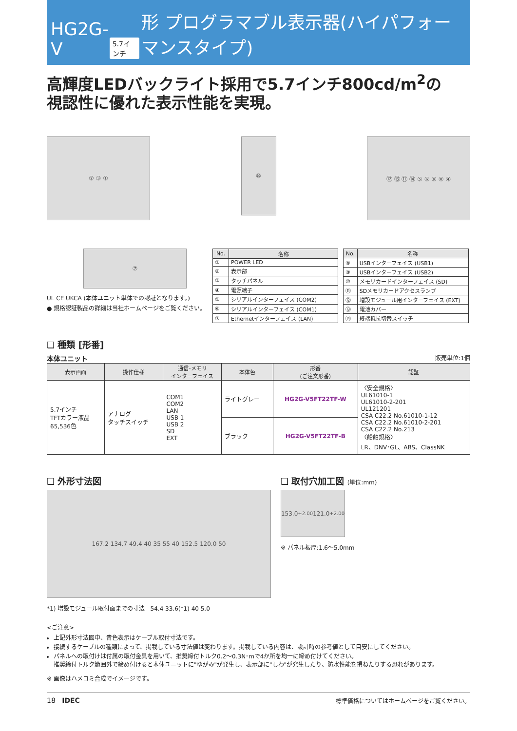HG2G-V 5.7インチ 形 プログラマブル表示器(ハイパフォーマンスタイプ)
高輝度LEDバックライト採用で5.7インチ800cd/m<sup>2</sup>の
視認性に優れた表示性能を実現。
② ③ ①
⑩
⑫ ⑬ ⑪ ⑭ ⑤ ⑥ ⑨ ⑧ ④
⑦
UL CE UKCA (本体ユニット単体での認証となります。)
● 規格認証製品の詳細は当社ホームページをご覧ください。
| No. | 名称 |
| --- | --- |
| ① | POWER LED |
| ② | 表示部 |
| ③ | タッチパネル |
| ④ | 電源端子 |
| ⑤ | シリアルインターフェイス (COM2) |
| ⑥ | シリアルインターフェイス (COM1) |
| ⑦ | Ethernetインターフェイス (LAN) |
| No. | 名称 |
| --- | --- |
| ⑧ | USBインターフェイス (USB1) |
| ⑨ | USBインターフェイス (USB2) |
| ⑩ | メモリカードインターフェイス (SD) |
| ⑪ | SDメモリカードアクセスランプ |
| ⑫ | 増設モジュール用インターフェイス (EXT) |
| ⑬ | 電池カバー |
| ⑭ | 終端抵抗切替スイッチ |
❑ 種類 [形番]
本体ユニット 販売単位:1個
| 表示画面 | 操作仕様 | 通信･メモリ インターフェイス | 本体色 | 形番 (ご注文形番) | 認証 |
| --- | --- | --- | --- | --- | --- |
| 5.7インチ TFTカラー液晶 65,536色 | アナログ タッチスイッチ | COM1 COM2 LAN USB 1 USB 2 SD EXT | ライトグレー | HG2G-V5FT22TF-W | 〈安全規格〉 UL61010-1 UL61010-2-201 UL121201 CSA C22.2 No.61010-1-12 CSA C22.2 No.61010-2-201 CSA C22.2 No.213 〈船舶規格〉 LR、DNV･GL、ABS、ClassNK |
| | | | ブラック | HG2G-V5FT22TF-B | |
❑ 外形寸法図
167.2 134.7 49.4 40 35 55 40 152.5 120.0 50
*1) 増設モジュール取付面までの寸法 54.4 33.6(*1) 40 5.0
❑ 取付穴加工図 (単位:mm)
153.0<sup>+2.0</sup><sub>0</sub> 121.0<sup>+2.0</sup><sub>0</sub>
※ パネル板厚:1.6～5.0mm
<ご注意>
上記外形寸法図中、青色表示はケーブル取付寸法です。
接続するケーブルの種類によって、掲載している寸法値は変わります。掲載している内容は、設計時の参考値として目安にしてください。
パネルへの取付けは付属の取付金具を用いて、推奨締付トルク0.2～0.3N･mで4か所を均一に締め付けてください。
推奨締付トルク範囲外で締め付けると本体ユニットに"ゆがみ"が発生し、表示部に"しわ"が発生したり、防水性能を損ねたりする恐れがあります。
※ 画像はハメコミ合成でイメージです。
18 IDEC 標準価格についてはホームページをご覧ください。